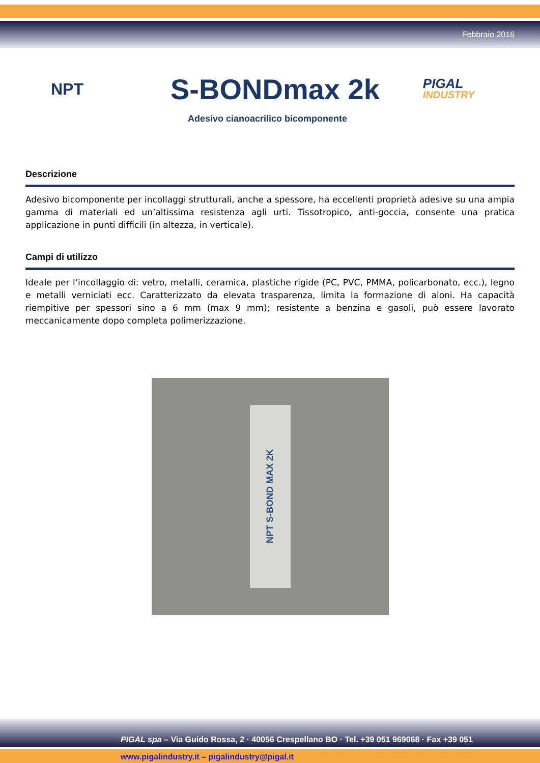Febbraio 2016
NPT
S-BONDmax 2k
PIGAL
INDUSTRY
Adesivo cianoacrilico bicomponente
Descrizione
Adesivo bicomponente per incollaggi strutturali, anche a spessore, ha eccellenti proprietà adesive su una ampia gamma di materiali ed un’altissima resistenza agli urti. Tissotropico, anti-goccia, consente una pratica applicazione in punti difficili (in altezza, in verticale).
Campi di utilizzo
Ideale per l’incollaggio di: vetro, metalli, ceramica, plastiche rigide (PC, PVC, PMMA, policarbonato, ecc.), legno e metalli verniciati ecc. Caratterizzato da elevata trasparenza, limita la formazione di aloni. Ha capacità riempitive per spessori sino a 6 mm (max 9 mm); resistente a benzina e gasoli, può essere lavorato meccanicamente dopo completa polimerizzazione.
NPT S-BOND MAX 2K
PIGAL spa – Via Guido Rossa, 2 · 40056 Crespellano BO · Tel. +39 051 969068 · Fax +39 051
www.pigalindustry.it – pigalindustry@pigal.it